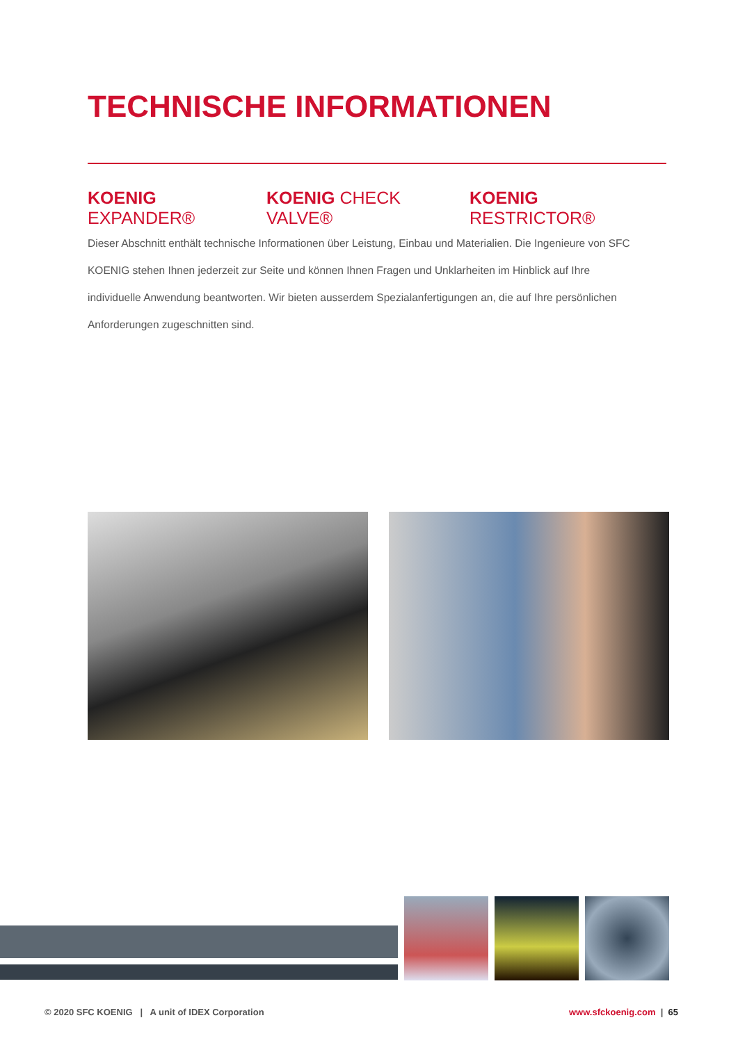TECHNISCHE INFORMATIONEN
KOENIG EXPANDER® KOENIG CHECK VALVE® KOENIG RESTRICTOR®
Dieser Abschnitt enthält technische Informationen über Leistung, Einbau und Materialien. Die Ingenieure von SFC KOENIG stehen Ihnen jederzeit zur Seite und können Ihnen Fragen und Unklarheiten im Hinblick auf Ihre individuelle Anwendung beantworten. Wir bieten ausserdem Spezialanfertigungen an, die auf Ihre persönlichen Anforderungen zugeschnitten sind.
© 2020 SFC KOENIG | A unit of IDEX Corporation
www.sfckoenig.com | 65